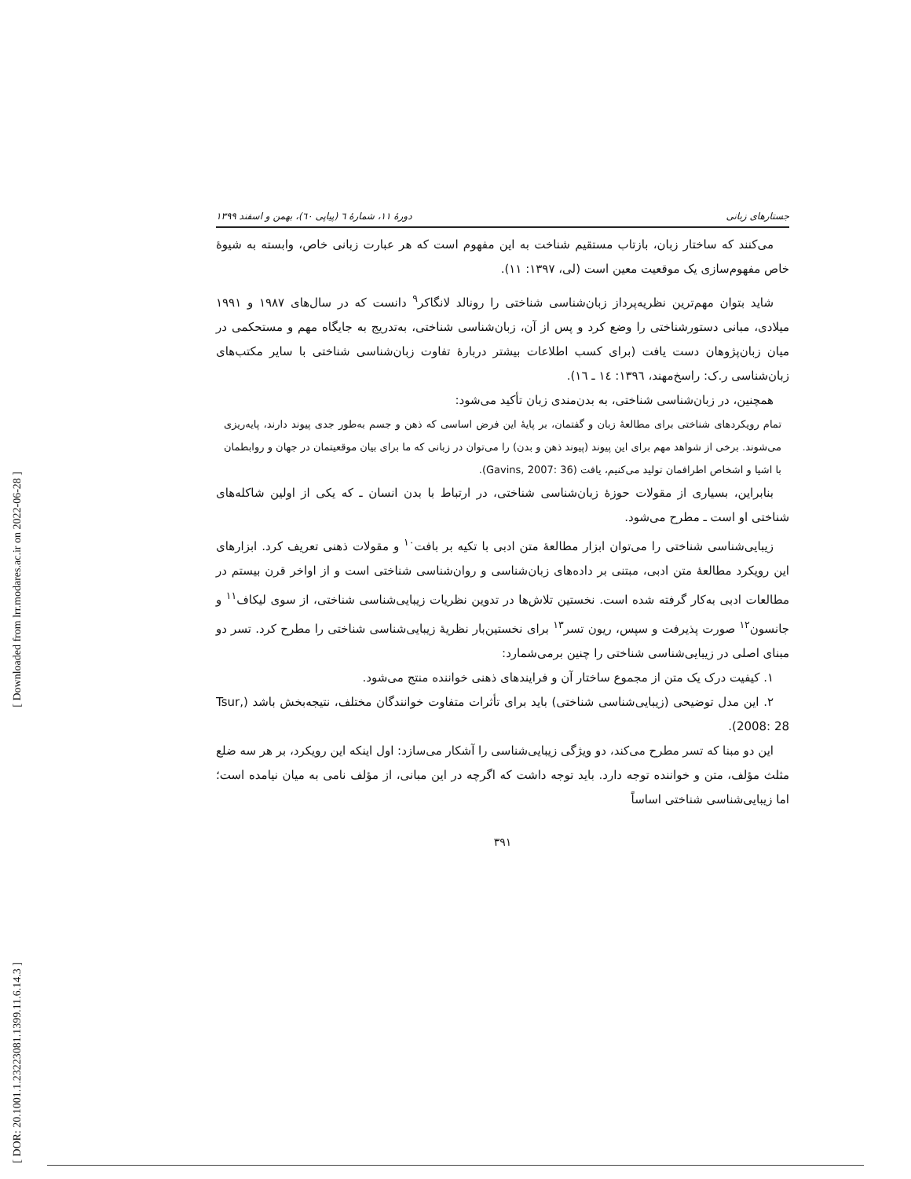[ Downloaded from lrr.modares.ac.ir on 2022-06-28 ]
[ DOR: 20.1001.1.23223081.1399.11.6.14.3 ]
جستارهای زبانی دورهٔ ۱۱، شمارهٔ ٦ (پیاپی ٦٠)، بهمن و اسفند ۱۳۹۹
می‌کنند که ساختار زبان، بازتاب مستقیم شناخت به این مفهوم است که هر عبارت زبانی خاص، وابسته به شیوهٔ خاص مفهوم‌سازی یک موقعیت معین است (لی، ۱۳۹۷: ۱۱).
شاید بتوان مهم‌ترین نظریه‌پرداز زبان‌شناسی شناختی را رونالد لانگاکر<sup>۹</sup> دانست که در سال‌های ۱۹۸۷ و ۱۹۹۱ میلادی، مبانی دستورشناختی را وضع کرد و پس از آن، زبان‌شناسی شناختی، به‌تدریج به جایگاه مهم و مستحکمی در میان زبان‌پژوهان دست یافت (برای کسب اطلاعات بیشتر دربارهٔ تفاوت زبان‌شناسی شناختی با سایر مکتب‌های زبان‌شناسی ر.ک: راسخ‌مهند، ۱۳۹٦: ۱٤ ـ ۱٦).
همچنین، در زبان‌شناسی شناختی، به بدن‌مندی زبان تأکید می‌شود:
تمام رویکردهای شناختی برای مطالعهٔ زبان و گفتمان، بر پایهٔ این فرض اساسی که ذهن و جسم به‌طور جدی پیوند دارند، پایه‌ریزی می‌شوند. برخی از شواهد مهم برای این پیوند (پیوند ذهن و بدن) را می‌توان در زبانی که ما برای بیان موقعیتمان در جهان و روابطمان با اشیا و اشخاص اطرافمان تولید می‌کنیم، یافت (Gavins, 2007: 36).
بنابراین، بسیاری از مقولات حوزهٔ زبان‌شناسی شناختی، در ارتباط با بدن انسان ـ که یکی از اولین شاکله‌های شناختی او است ـ مطرح می‌شود.
زیبایی‌شناسی شناختی را می‌توان ابزار مطالعهٔ متن ادبی با تکیه بر بافت<sup>۱۰</sup> و مقولات ذهنی تعریف کرد. ابزارهای این رویکرد مطالعهٔ متن ادبی، مبتنی بر داده‌های زبان‌شناسی و روان‌شناسی شناختی است و از اواخر قرن بیستم در مطالعات ادبی به‌کار گرفته شده است. نخستین تلاش‌ها در تدوین نظریات زیبایی‌شناسی شناختی، از سوی لیکاف<sup>۱۱</sup> و جانسون<sup>۱۲</sup> صورت پذیرفت و سپس، ریون تسر<sup>۱۳</sup> برای نخستین‌بار نظریهٔ زیبایی‌شناسی شناختی را مطرح کرد. تسر دو مبنای اصلی در زیبایی‌شناسی شناختی را چنین برمی‌شمارد:
۱. کیفیت درک یک متن از مجموع ساختار آن و فرایندهای ذهنی خواننده منتج می‌شود.
۲. این مدل توضیحی (زیبایی‌شناسی شناختی) باید برای تأثرات متفاوت خوانندگان مختلف، نتیجه‌بخش باشد (Tsur, 2008: 28).
این دو مبنا که تسر مطرح می‌کند، دو ویژگی زیبایی‌شناسی را آشکار می‌سازد: اول اینکه این رویکرد، بر هر سه ضلع مثلث مؤلف، متن و خواننده توجه دارد. باید توجه داشت که اگرچه در این مبانی، از مؤلف نامی به میان نیامده است؛ اما زیبایی‌شناسی شناختی اساساً
۳۹۱